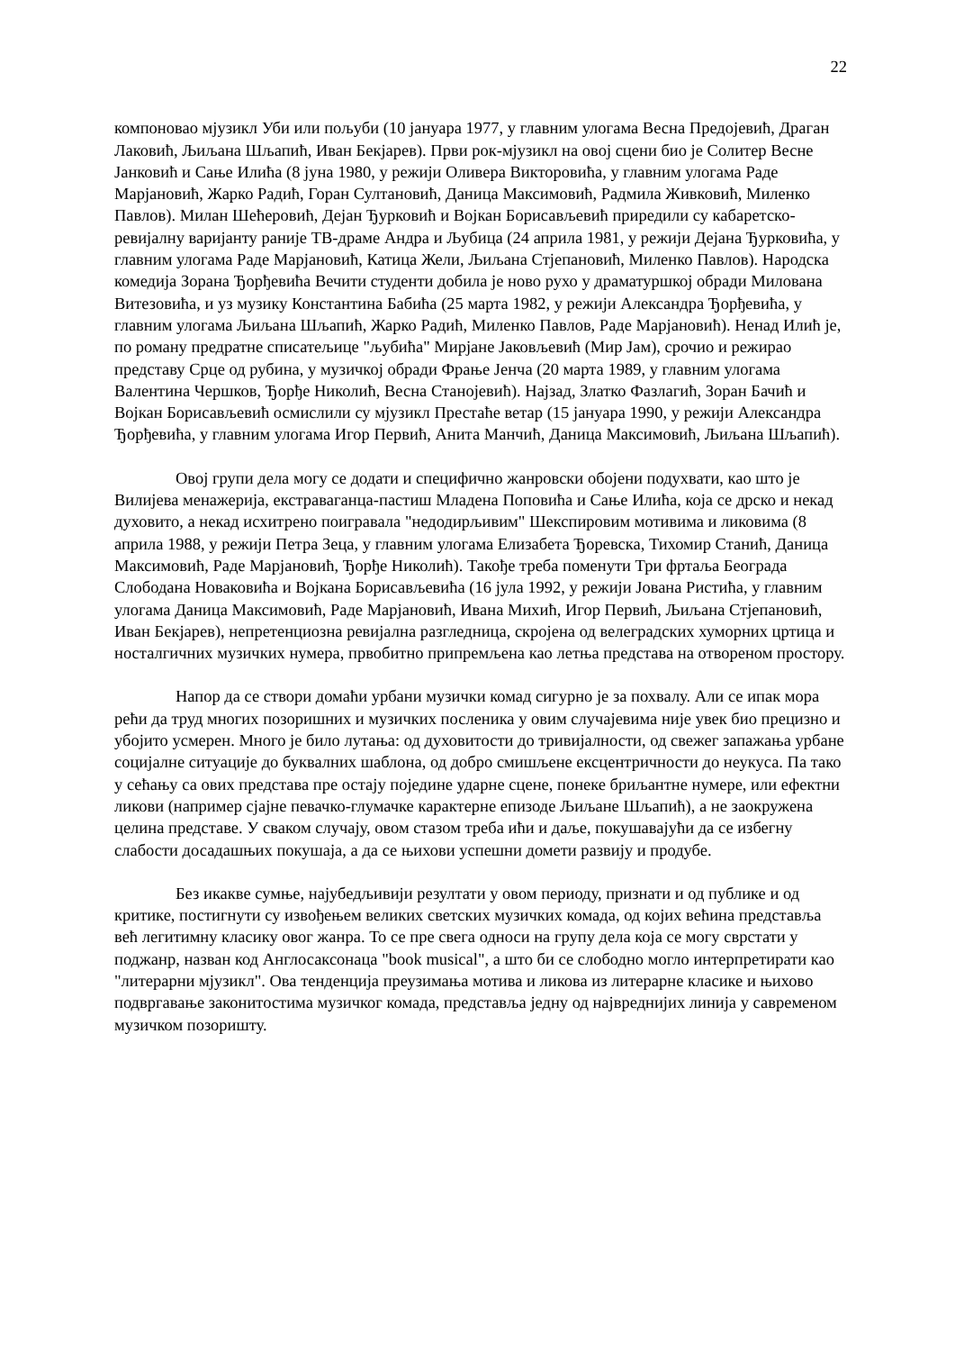22
компоновао мјузикл Уби или пољуби (10 јануара 1977, у главним улогама Весна Предојевић, Драган Лаковић, Љиљана Шљапић, Иван Бекјарев). Први рок-мјузикл на овој сцени био је Солитер Весне Јанковић и Сање Илића (8 јуна 1980, у режији Оливера Викторовића, у главним улогама Раде Марјановић, Жарко Радић, Горан Султановић, Даница Максимовић, Радмила Живковић, Миленко Павлов). Милан Шећеровић, Дејан Ђурковић и Војкан Борисављевић приредили су кабаретско-ревијалну варијанту раније ТВ-драме Андра и Љубица (24 априла 1981, у режији Дејана Ђурковића, у главним улогама Раде Марјановић, Катица Жели, Љиљана Стјепановић, Миленко Павлов). Народска комедија Зорана Ђорђевића Вечити студенти добила је ново рухо у драматуршкој обради Милована Витезовића, и уз музику Константина Бабића (25 марта 1982, у режији Александра Ђорђевића, у главним улогама Љиљана Шљапић, Жарко Радић, Миленко Павлов, Раде Марјановић). Ненад Илић је, по роману предратне списатељице "љубића" Мирјане Јаковљевић (Мир Јам), срочио и режирао представу Срце од рубина, у музичкој обради Фрање Јенча (20 марта 1989, у главним улогама Валентина Чершков, Ђорђе Николић, Весна Станојевић). Најзад, Златко Фазлагић, Зоран Бачић и Војкан Борисављевић осмислили су мјузикл Престаће ветар (15 јануара 1990, у режији Александра Ђорђевића, у главним улогама Игор Первић, Анита Манчић, Даница Максимовић, Љиљана Шљапић).
Овој групи дела могу се додати и специфично жанровски обојени подухвати, као што је Вилијева менажерија, екстраваганца-пастиш Младена Поповића и Сање Илића, која се дрско и некад духовито, а некад исхитрено поигравала "недодирљивим" Шекспировим мотивима и ликовима (8 априла 1988, у режији Петра Зеца, у главним улогама Елизабета Ђоревска, Тихомир Станић, Даница Максимовић, Раде Марјановић, Ђорђе Николић). Такође треба поменути Три фртаља Београда Слободана Новаковића и Војкана Борисављевића (16 јула 1992, у режији Јована Ристића, у главним улогама Даница Максимовић, Раде Марјановић, Ивана Михић, Игор Первић, Љиљана Стјепановић, Иван Бекјарев), непретенциозна ревијална разгледница, скројена од велеградских хуморних цртица и носталгичних музичких нумера, првобитно припремљена као летња представа на отвореном простору.
Напор да се створи домаћи урбани музички комад сигурно је за похвалу. Али се ипак мора рећи да труд многих позоришних и музичких посленика у овим случајевима није увек био прецизно и убојито усмерен. Много је било лутања: од духовитости до тривијалности, од свежег запажања урбане социјалне ситуације до буквалних шаблона, од добро смишљене ексцентричности до неукуса. Па тако у сећању са ових представа пре остају поједине ударне сцене, понеке бриљантне нумере, или ефектни ликови (например сјајне певачко-глумачке карактерне епизоде Љиљане Шљапић), а не заокружена целина представе. У сваком случају, овом стазом треба ићи и даље, покушавајући да се избегну слабости досадашњих покушаја, а да се њихови успешни домети развију и продубе.
Без икакве сумње, најубедљивији резултати у овом периоду, признати и од публике и од критике, постигнути су извођењем великих светских музичких комада, од којих већина представља већ легитимну класику овог жанра. То се пре свега односи на групу дела која се могу сврстати у поджанр, назван код Англосаксонаца "book musical", а што би се слободно могло интерпретирати као "литерарни мјузикл". Ова тенденција преузимања мотива и ликова из литерарне класике и њихово подвргавање законитостима музичког комада, представља једну од највреднијих линија у савременом музичком позоришту.